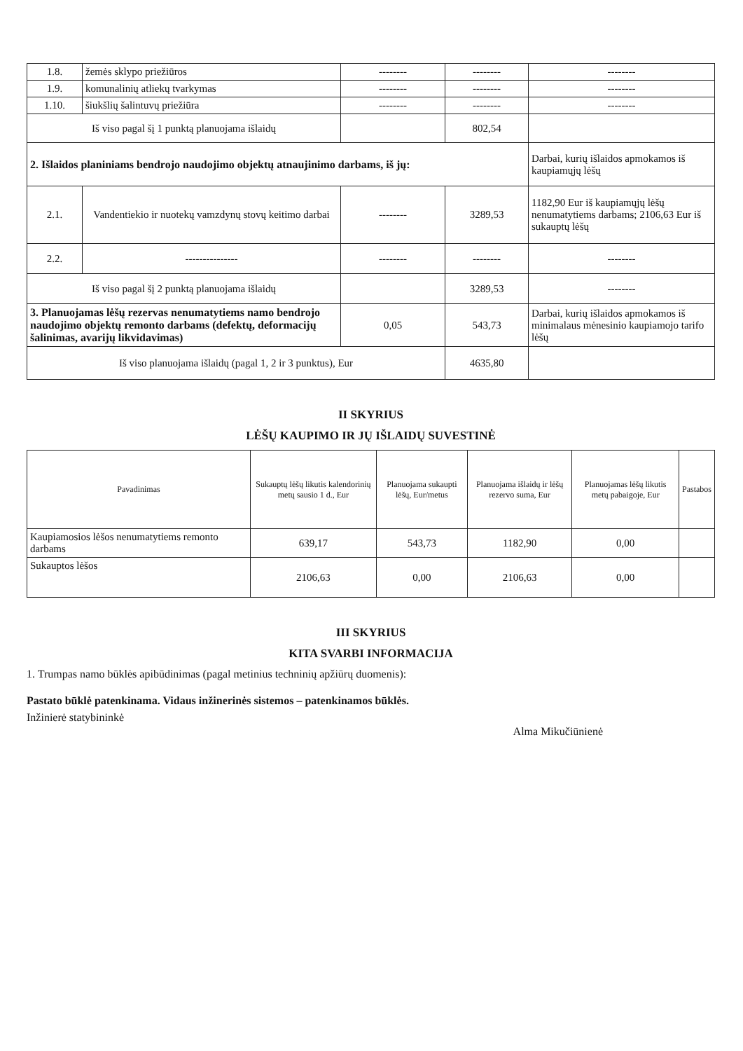| 1.8. | žemės sklypo priežiūros | -------- | -------- | -------- |
| 1.9. | komunalinių atliekų tvarkymas | -------- | -------- | -------- |
| 1.10. | šiukšlių šalintuvų priežiūra | -------- | -------- | -------- |
| Iš viso pagal šį 1 punktą planuojama išlaidų | | | 802,54 | |
| 2. Išlaidos planiniams bendrojo naudojimo objektų atnaujinimo darbams, iš jų: | | | | Darbai, kurių išlaidos apmokamos iš kaupiamųjų lėšų |
| 2.1. | Vandentiekio ir nuotekų vamzdynų stovų keitimo darbai | -------- | 3289,53 | 1182,90 Eur iš kaupiamųjų lėšų nenumatytiems darbams; 2106,63 Eur iš sukauptų lėšų |
| 2.2. | --------------- | -------- | -------- | -------- |
| Iš viso pagal šį 2 punktą planuojama išlaidų | | | 3289,53 | -------- |
| 3. Planuojamas lėšų rezervas nenumatytiems namo bendrojo naudojimo objektų remonto darbams (defektų, deformacijų šalinimas, avarijų likvidavimas) | | 0,05 | 543,73 | Darbai, kurių išlaidos apmokamos iš minimalaus mėnesinio kaupiamojo tarifo lėšų |
| Iš viso planuojama išlaidų (pagal 1, 2 ir 3 punktus), Eur | | | 4635,80 | |
II SKYRIUS
LĖŠŲ KAUPIMO IR JŲ IŠLAIDŲ SUVESTINĖ
| Pavadinimas | Sukauptų lėšų likutis kalendorinių metų sausio 1 d., Eur | Planuojama sukaupti lėšų, Eur/metus | Planuojama išlaidų ir lėšų rezervo suma, Eur | Planuojamas lėšų likutis metų pabaigoje, Eur | Pastabos |
| --- | --- | --- | --- | --- | --- |
| Kaupiamosios lėšos nenumatytiems remonto darbams | 639,17 | 543,73 | 1182,90 | 0,00 | |
| Sukauptos lėšos | 2106,63 | 0,00 | 2106,63 | 0,00 | |
III SKYRIUS
KITA SVARBI INFORMACIJA
1. Trumpas namo būklės apibūdinimas (pagal metinius techninių apžiūrų duomenis):
Pastato būklė patenkinama. Vidaus inžinerinės sistemos – patenkinamos būklės.
Inžinierė statybininkė Alma Mikučiūnienė